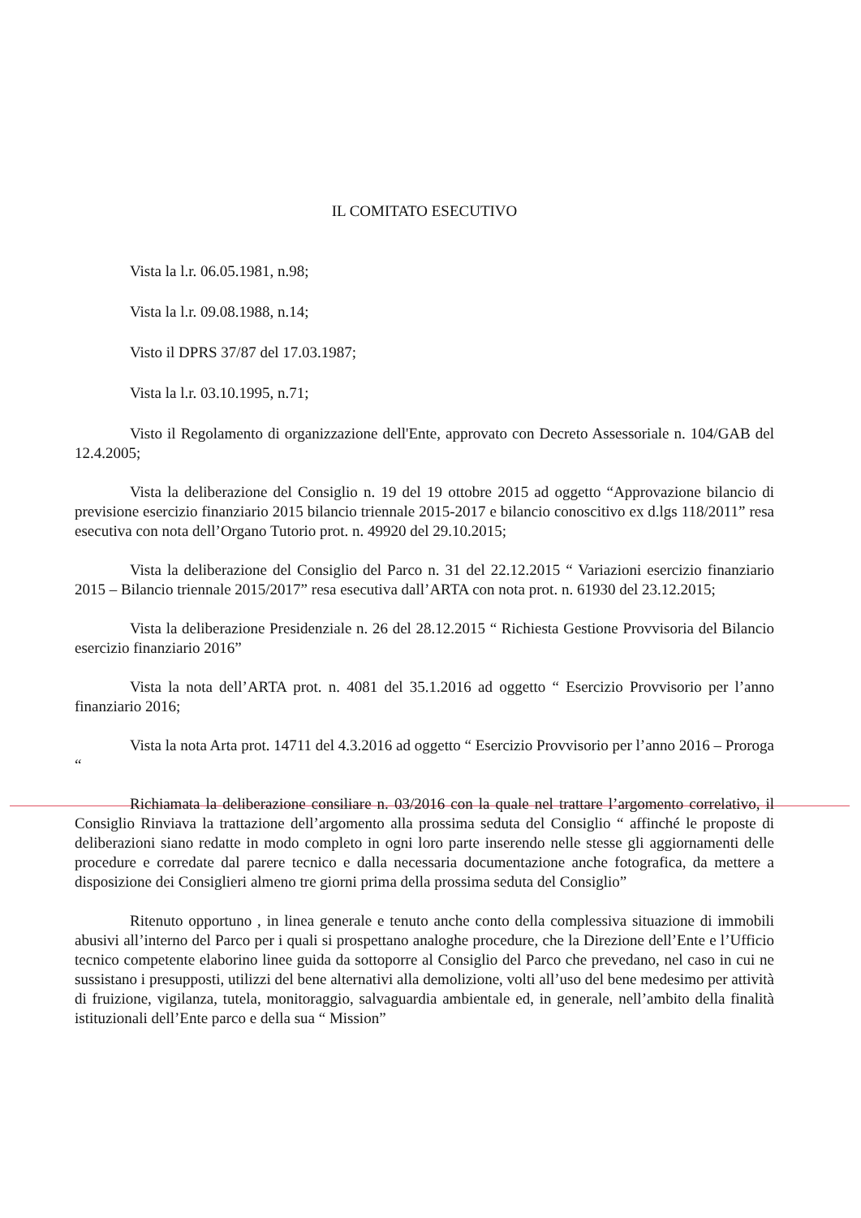IL COMITATO ESECUTIVO
Vista la l.r. 06.05.1981, n.98;
Vista la l.r. 09.08.1988, n.14;
Visto il DPRS 37/87 del 17.03.1987;
Vista la l.r. 03.10.1995, n.71;
Visto il Regolamento di organizzazione dell'Ente, approvato con Decreto Assessoriale n. 104/GAB del 12.4.2005;
Vista la deliberazione del Consiglio n. 19 del 19 ottobre 2015 ad oggetto “Approvazione bilancio di previsione esercizio finanziario 2015 bilancio triennale 2015-2017 e bilancio conoscitivo ex d.lgs 118/2011” resa esecutiva con nota dell’Organo Tutorio prot. n. 49920 del 29.10.2015;
Vista la deliberazione del Consiglio del Parco n. 31 del 22.12.2015 “ Variazioni esercizio finanziario 2015 – Bilancio triennale 2015/2017” resa esecutiva dall’ARTA con nota prot. n. 61930 del 23.12.2015;
Vista la deliberazione Presidenziale n. 26 del 28.12.2015 “ Richiesta Gestione Provvisoria del Bilancio esercizio finanziario 2016”
Vista la nota dell’ARTA prot. n. 4081 del 35.1.2016 ad oggetto “ Esercizio Provvisorio per l’anno finanziario 2016;
Vista la nota Arta prot. 14711 del 4.3.2016 ad oggetto “ Esercizio Provvisorio per l’anno 2016 – Proroga “
Richiamata la deliberazione consiliare n. 03/2016 con la quale nel trattare l’argomento correlativo, il Consiglio Rinviava la trattazione dell’argomento alla prossima seduta del Consiglio “ affinché le proposte di deliberazioni siano redatte in modo completo in ogni loro parte inserendo nelle stesse gli aggiornamenti delle procedure e corredate dal parere tecnico e dalla necessaria documentazione anche fotografica, da mettere a disposizione dei Consiglieri almeno tre giorni prima della prossima seduta del Consiglio”
Ritenuto opportuno , in linea generale e tenuto anche conto della complessiva situazione di immobili abusivi all’interno del Parco per i quali si prospettano analoghe procedure, che la Direzione dell’Ente e l’Ufficio tecnico competente elaborino linee guida da sottoporre al Consiglio del Parco che prevedano, nel caso in cui ne sussistano i presupposti, utilizzi del bene alternativi alla demolizione, volti all’uso del bene medesimo per attività di fruizione, vigilanza, tutela, monitoraggio, salvaguardia ambientale ed, in generale, nell’ambito della finalità istituzionali dell’Ente parco e della sua “ Mission”